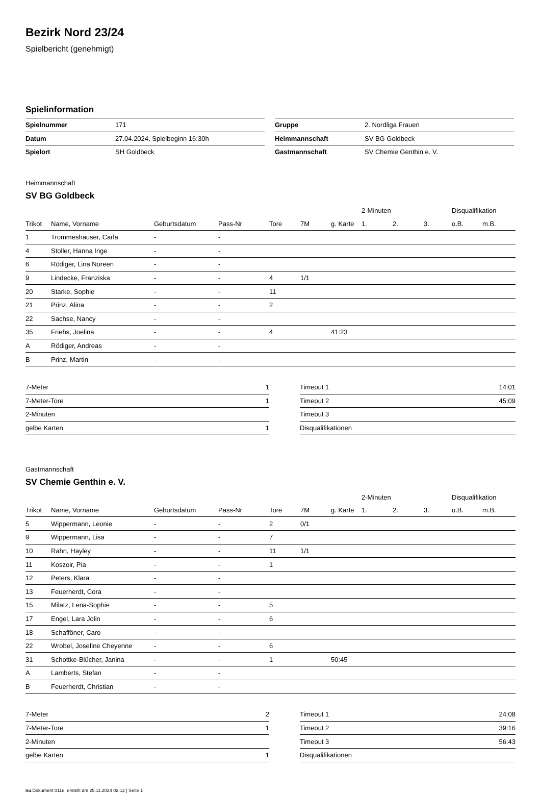Bezirk Nord 23/24
Spielbericht (genehmigt)
Spielinformation
| Spielnummer | 171 |
| Datum | 27.04.2024, Spielbeginn 16:30h |
| Spielort | SH Goldbeck |
| Gruppe | 2. Nordliga Frauen |
| Heimmannschaft | SV BG Goldbeck |
| Gastmannschaft | SV Chemie Genthin e. V. |
Heimmannschaft
SV BG Goldbeck
| | | | | | | | 2-Minuten | | | Disqualifikation | |
| --- | --- | --- | --- | --- | --- | --- | --- | --- | --- | --- | --- |
| Trikot | Name, Vorname | Geburtsdatum | Pass-Nr | Tore | 7M | g. Karte | 1. | 2. | 3. | o.B. | m.B. |
| 1 | Trommeshauser, Carla | - | - | | | | | | | | |
| 4 | Stoller, Hanna Inge | - | - | | | | | | | | |
| 6 | Rödiger, Lina Noreen | - | - | | | | | | | | |
| 9 | Lindecke, Franziska | - | - | 4 | 1/1 | | | | | | |
| 20 | Starke, Sophie | - | - | 11 | | | | | | | |
| 21 | Prinz, Alina | - | - | 2 | | | | | | | |
| 22 | Sachse, Nancy | - | - | | | | | | | | |
| 35 | Friehs, Joelina | - | - | 4 | | 41:23 | | | | | |
| A | Rödiger, Andreas | - | - | | | | | | | | |
| B | Prinz, Martin | - | - | | | | | | | | |
| 7-Meter | 1 |
| 7-Meter-Tore | 1 |
| 2-Minuten | |
| gelbe Karten | 1 |
| Timeout 1 | 14:01 |
| Timeout 2 | 45:09 |
| Timeout 3 | |
| Disqualifikationen | |
Gastmannschaft
SV Chemie Genthin e. V.
| | | | | | | | 2-Minuten | | | Disqualifikation | |
| --- | --- | --- | --- | --- | --- | --- | --- | --- | --- | --- | --- |
| Trikot | Name, Vorname | Geburtsdatum | Pass-Nr | Tore | 7M | g. Karte | 1. | 2. | 3. | o.B. | m.B. |
| 5 | Wippermann, Leonie | - | - | 2 | 0/1 | | | | | | |
| 9 | Wippermann, Lisa | - | - | 7 | | | | | | | |
| 10 | Rahn, Hayley | - | - | 11 | 1/1 | | | | | | |
| 11 | Koszoir, Pia | - | - | 1 | | | | | | | |
| 12 | Peters, Klara | - | - | | | | | | | | |
| 13 | Feuerherdt, Cora | - | - | | | | | | | | |
| 15 | Milatz, Lena-Sophie | - | - | 5 | | | | | | | |
| 17 | Engel, Lara Jolin | - | - | 6 | | | | | | | |
| 18 | Schafföner, Caro | - | - | | | | | | | | |
| 22 | Wrobel, Josefine Cheyenne | - | - | 6 | | | | | | | |
| 31 | Schottke-Blücher, Janina | - | - | 1 | | 50:45 | | | | | |
| A | Lamberts, Stefan | - | - | | | | | | | | |
| B | Feuerherdt, Christian | - | - | | | | | | | | |
| 7-Meter | 2 |
| 7-Meter-Tore | 1 |
| 2-Minuten | |
| gelbe Karten | 1 |
| Timeout 1 | 24:08 |
| Timeout 2 | 39:16 |
| Timeout 3 | 56:43 |
| Disqualifikationen | |
nu.Dokument 011e, erstellt am 25.11.2024 02:12 | Seite 1